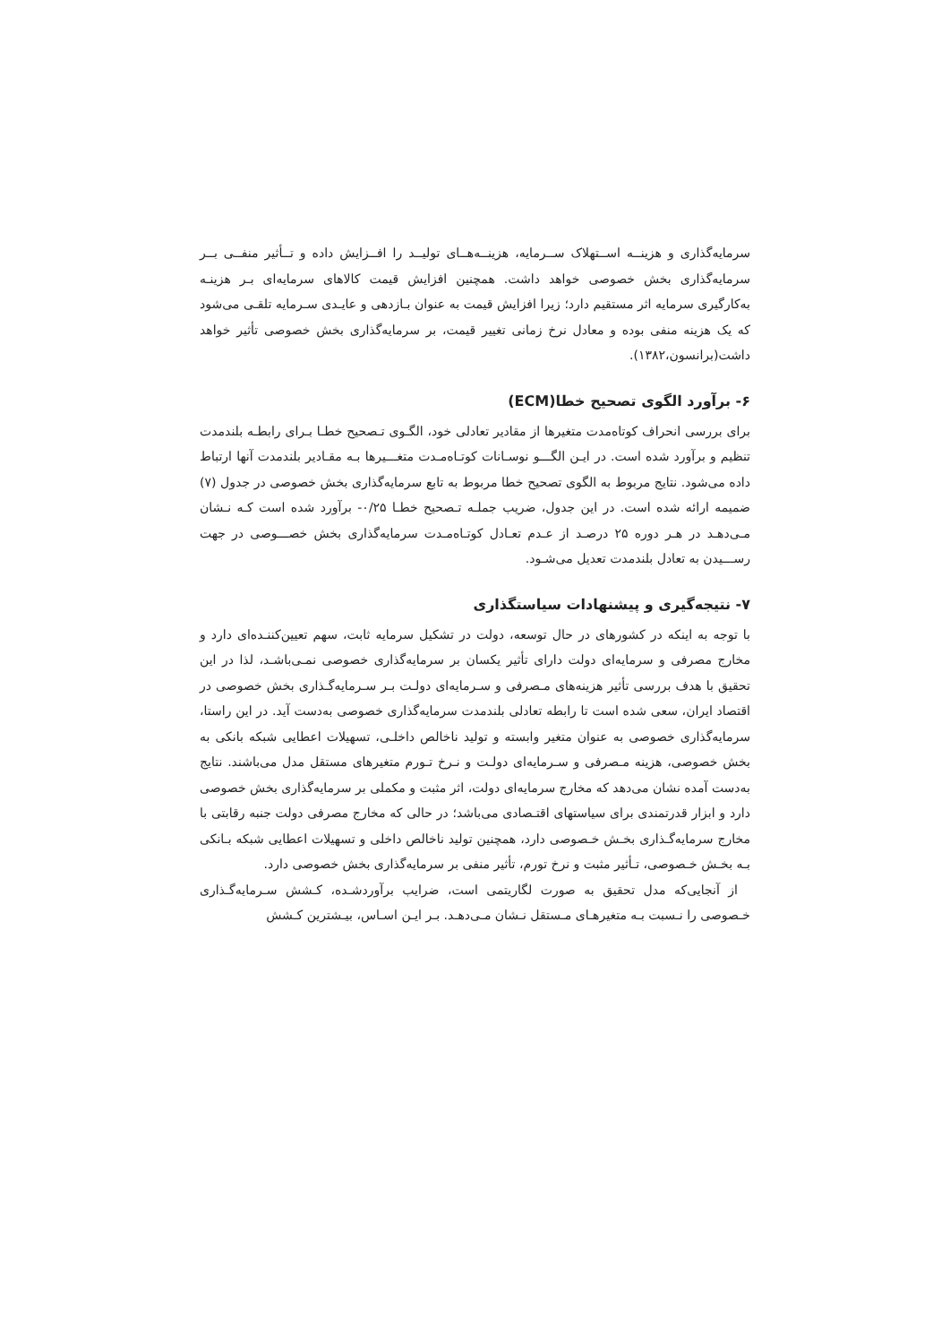سرمایه‌گذاری و هزینــه اســتهلاک ســرمایه، هزینــه‌هــای تولیــد را افــزایش داده و تــأثیر منفــی بــر سرمایه‌گذاری بخش خصوصی خواهد داشت. همچنین افزایش قیمت کالاهای سرمایه‌ای بـر هزینـه به‌کارگیری سرمایه اثر مستقیم دارد؛ زیرا افزایش قیمت به عنوان بـازدهی و عایـدی سـرمایه تلقـی می‌شود که یک هزینه منفی بوده و معادل نرخ زمانی تغییر قیمت، بر سرمایه‌گذاری بخش خصوصی تأثیر خواهد داشت(برانسون،۱۳۸۲).
۶- برآورد الگوی تصحیح خطا(ECM)
برای بررسی انحراف کوتاه‌مدت متغیرها از مقادیر تعادلی خود، الگـوی تـصحیح خطـا بـرای رابطـه بلندمدت تنظیم و برآورد شده است. در ایـن الگـــو نوسـانات کوتـاه‌مـدت متغـــیرها بـه مقـادیر بلندمدت آنها ارتباط داده می‌شود. نتایج مربوط به الگوی تصحیح خطا مربوط به تابع سرمایه‌گذاری بخش خصوصی در جدول (۷) ضمیمه ارائه شده است. در این جدول، ضریب جملـه تـصحیح خطـا ۰/۲۵- برآورد شده است کـه نـشان مـی‌دهـد در هـر دوره ۲۵ درصـد از عـدم تعـادل کوتـاه‌مـدت سرمایه‌گذاری بخش خصـــوصی در جهت رســـیدن به تعادل بلندمدت تعدیل می‌شـود.
۷- نتیجه‌گیری و پیشنهادات سیاستگذاری
با توجه به اینکه در کشورهای در حال توسعه، دولت در تشکیل سرمایه ثابت، سهم تعیین‌کننـده‌ای دارد و مخارج مصرفی و سرمایه‌ای دولت دارای تأثیر یکسان بر سرمایه‌گذاری خصوصی نمـی‌باشـد، لذا در این تحقیق با هدف بررسی تأثیر هزینه‌های مـصرفی و سـرمایه‌ای دولـت بـر سـرمایه‌گـذاری بخش خصوصی در اقتصاد ایران، سعی شده است تا رابطه تعادلی بلندمدت سرمایه‌گذاری خصوصی به‌دست آید. در این راستا، سرمایه‌گذاری خصوصی به عنوان متغیر وابسته و تولید ناخالص داخلـی، تسهیلات اعطایی شبکه بانکی به بخش خصوصی، هزینه مـصرفی و سـرمایه‌ای دولـت و نـرخ تـورم متغیرهای مستقل مدل می‌باشند. نتایج به‌دست آمده نشان می‌دهد که مخارج سرمایه‌ای دولت، اثر مثبت و مکملی بر سرمایه‌گذاری بخش خصوصی دارد و ابزار قدرتمندی برای سیاستهای اقتـصادی می‌باشد؛ در حالی که مخارج مصرفی دولت جنبه رقابتی با مخارج سرمایه‌گـذاری بخـش خـصوصی دارد، همچنین تولید ناخالص داخلی و تسهیلات اعطایی شبکه بـانکی بـه بخـش خـصوصی، تـأثیر مثبت و نرخ تورم، تأثیر منفی بر سرمایه‌گذاری بخش خصوصی دارد.
از آنجایی‌که مدل تحقیق به صورت لگاریتمی است، ضرایب برآوردشـده، کـشش سـرمایه‌گـذاری خـصوصی را نـسبت بـه متغیرهـای مـستقل نـشان مـی‌دهـد. بـر ایـن اسـاس، بیـشترین کـشش